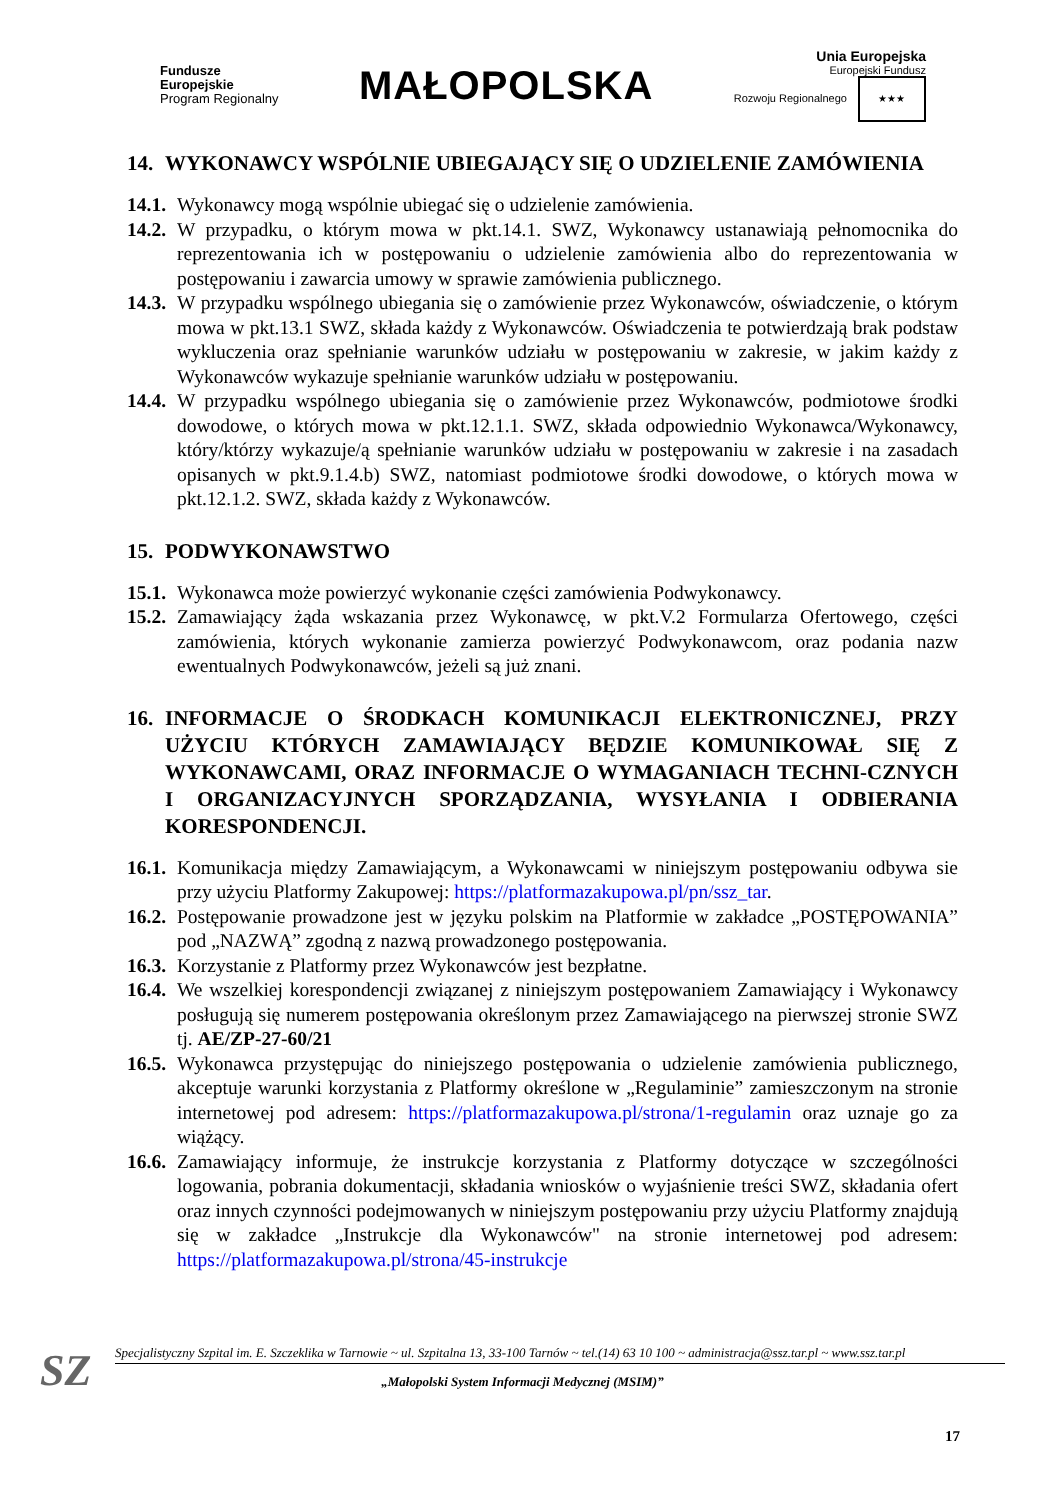Fundusze
Europejskie
Program Regionalny
MAŁOPOLSKA
Unia Europejska
Europejski Fundusz
Rozwoju Regionalnego ★★★
14. WYKONAWCY WSPÓLNIE UBIEGAJĄCY SIĘ O UDZIELENIE ZAMÓWIENIA
14.1. Wykonawcy mogą wspólnie ubiegać się o udzielenie zamówienia.
14.2. W przypadku, o którym mowa w pkt.14.1. SWZ, Wykonawcy ustanawiają pełnomocnika do reprezentowania ich w postępowaniu o udzielenie zamówienia albo do reprezentowania w postępowaniu i zawarcia umowy w sprawie zamówienia publicznego.
14.3. W przypadku wspólnego ubiegania się o zamówienie przez Wykonawców, oświadczenie, o którym mowa w pkt.13.1 SWZ, składa każdy z Wykonawców. Oświadczenia te potwierdzają brak podstaw wykluczenia oraz spełnianie warunków udziału w postępowaniu w zakresie, w jakim każdy z Wykonawców wykazuje spełnianie warunków udziału w postępowaniu.
14.4. W przypadku wspólnego ubiegania się o zamówienie przez Wykonawców, podmiotowe środki dowodowe, o których mowa w pkt.12.1.1. SWZ, składa odpowiednio Wykonawca/Wykonawcy, który/którzy wykazuje/ą spełnianie warunków udziału w postępowaniu w zakresie i na zasadach opisanych w pkt.9.1.4.b) SWZ, natomiast podmiotowe środki dowodowe, o których mowa w pkt.12.1.2. SWZ, składa każdy z Wykonawców.
15. PODWYKONAWSTWO
15.1. Wykonawca może powierzyć wykonanie części zamówienia Podwykonawcy.
15.2. Zamawiający żąda wskazania przez Wykonawcę, w pkt.V.2 Formularza Ofertowego, części zamówienia, których wykonanie zamierza powierzyć Podwykonawcom, oraz podania nazw ewentualnych Podwykonawców, jeżeli są już znani.
16. INFORMACJE O ŚRODKACH KOMUNIKACJI ELEKTRONICZNEJ, PRZY UŻYCIU KTÓRYCH ZAMAWIAJĄCY BĘDZIE KOMUNIKOWAŁ SIĘ Z WYKONAWCAMI, ORAZ INFORMACJE O WYMAGANIACH TECHNI-CZNYCH I ORGANIZACYJNYCH SPORZĄDZANIA, WYSYŁANIA I ODBIERANIA KORESPONDENCJI.
16.1. Komunikacja między Zamawiającym, a Wykonawcami w niniejszym postępowaniu odbywa sie przy użyciu Platformy Zakupowej: https://platformazakupowa.pl/pn/ssz_tar.
16.2. Postępowanie prowadzone jest w języku polskim na Platformie w zakładce „POSTĘPOWANIA” pod „NAZWĄ” zgodną z nazwą prowadzonego postępowania.
16.3. Korzystanie z Platformy przez Wykonawców jest bezpłatne.
16.4. We wszelkiej korespondencji związanej z niniejszym postępowaniem Zamawiający i Wykonawcy posługują się numerem postępowania określonym przez Zamawiającego na pierwszej stronie SWZ tj. AE/ZP-27-60/21
16.5. Wykonawca przystępując do niniejszego postępowania o udzielenie zamówienia publicznego, akceptuje warunki korzystania z Platformy określone w „Regulaminie” zamieszczonym na stronie internetowej pod adresem: https://platformazakupowa.pl/strona/1-regulamin oraz uznaje go za wiążący.
16.6. Zamawiający informuje, że instrukcje korzystania z Platformy dotyczące w szczególności logowania, pobrania dokumentacji, składania wniosków o wyjaśnienie treści SWZ, składania ofert oraz innych czynności podejmowanych w niniejszym postępowaniu przy użyciu Platformy znajdują się w zakładce „Instrukcje dla Wykonawców" na stronie internetowej pod adresem: https://platformazakupowa.pl/strona/45-instrukcje
SZ
Specjalistyczny Szpital im. E. Szczeklika w Tarnowie ~ ul. Szpitalna 13, 33-100 Tarnów ~ tel.(14) 63 10 100 ~ administracja@ssz.tar.pl ~ www.ssz.tar.pl
„Małopolski System Informacji Medycznej (MSIM)”
17